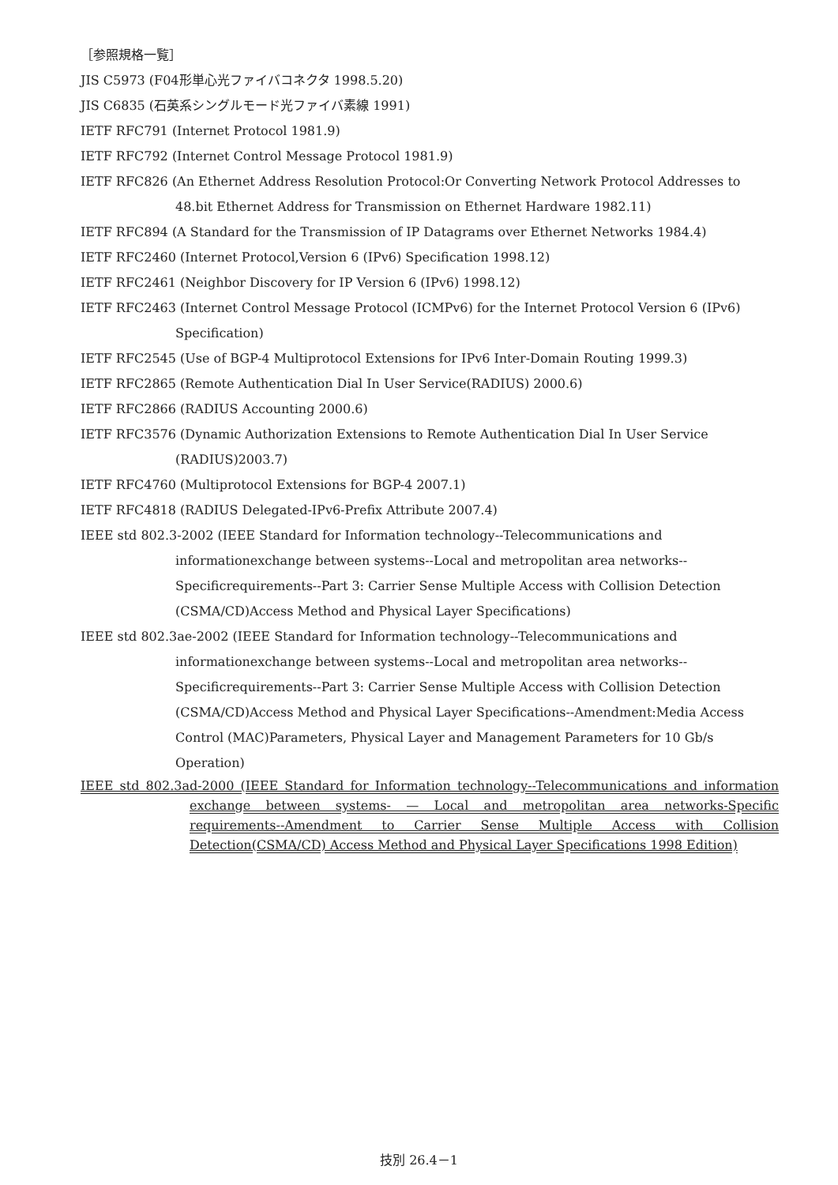［参照規格一覧］
JIS C5973 (F04形単心光ファイバコネクタ 1998.5.20)
JIS C6835 (石英系シングルモード光ファイバ素線 1991)
IETF RFC791 (Internet Protocol 1981.9)
IETF RFC792 (Internet Control Message Protocol 1981.9)
IETF RFC826 (An Ethernet Address Resolution Protocol:Or Converting Network Protocol Addresses to 48.bit Ethernet Address for Transmission on Ethernet Hardware 1982.11)
IETF RFC894 (A Standard for the Transmission of IP Datagrams over Ethernet Networks 1984.4)
IETF RFC2460 (Internet Protocol,Version 6 (IPv6) Specification 1998.12)
IETF RFC2461 (Neighbor Discovery for IP Version 6 (IPv6) 1998.12)
IETF RFC2463 (Internet Control Message Protocol (ICMPv6) for the Internet Protocol Version 6 (IPv6) Specification)
IETF RFC2545 (Use of BGP-4 Multiprotocol Extensions for IPv6 Inter-Domain Routing 1999.3)
IETF RFC2865 (Remote Authentication Dial In User Service(RADIUS) 2000.6)
IETF RFC2866 (RADIUS Accounting 2000.6)
IETF RFC3576 (Dynamic Authorization Extensions to Remote Authentication Dial In User Service (RADIUS)2003.7)
IETF RFC4760 (Multiprotocol Extensions for BGP-4 2007.1)
IETF RFC4818 (RADIUS Delegated-IPv6-Prefix Attribute 2007.4)
IEEE std 802.3-2002 (IEEE Standard for Information technology--Telecommunications and informationexchange between systems--Local and metropolitan area networks--Specificrequirements--Part 3: Carrier Sense Multiple Access with Collision Detection (CSMA/CD)Access Method and Physical Layer Specifications)
IEEE std 802.3ae-2002 (IEEE Standard for Information technology--Telecommunications and informationexchange between systems--Local and metropolitan area networks--Specificrequirements--Part 3: Carrier Sense Multiple Access with Collision Detection (CSMA/CD)Access Method and Physical Layer Specifications--Amendment:Media Access Control (MAC)Parameters, Physical Layer and Management Parameters for 10 Gb/s Operation)
IEEE std 802.3ad-2000 (IEEE Standard for Information technology--Telecommunications and information exchange between systems- — Local and metropolitan area networks-Specific requirements--Amendment to Carrier Sense Multiple Access with Collision Detection(CSMA/CD) Access Method and Physical Layer Specifications 1998 Edition)
技別 26.4－1